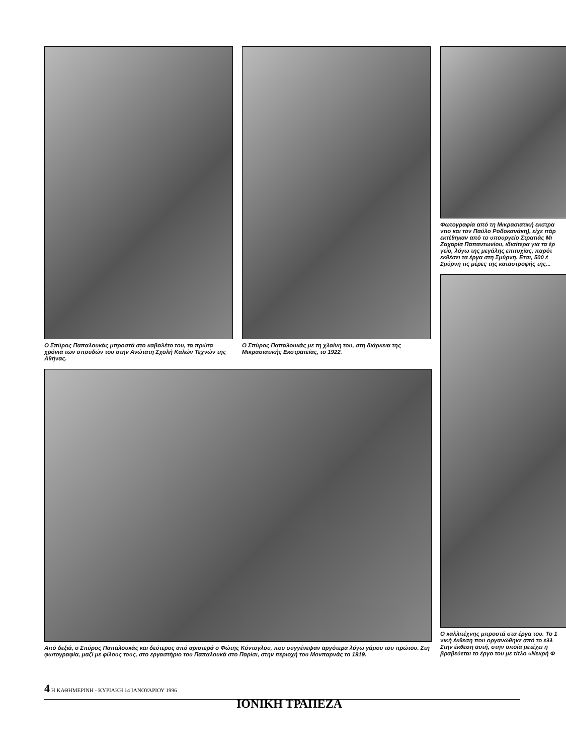Ο Σπύρος Παπαλουκάς μπροστά στο καβαλέτο του, τα πρώτα χρόνια των σπουδών του στην Ανώτατη Σχολή Καλών Τεχνών της Αθήνας.
Ο Σπύρος Παπαλουκάς με τη χλαίνη του, στη διάρκεια της Μικρασιατικής Εκστρατείας, το 1922.
Από δεξιά, ο Σπύρος Παπαλουκάς και δεύτερος από αριστερά ο Φώτης Κόντογλου, που συγγένεψαν αργότερα λόγω γάμου του πρώτου. Στη φωτογραφία, μαζί με φίλους τους, στο εργαστήριο του Παπαλουκά στο Παρίσι, στην περιοχή του Μονπαρνάς το 1919.
Φωτογραφία από τη Μικρασιατική εκστρα
ντιο και τον Παύλο Ροδοκανάκη), είχε πάρ
εκτέθηκαν από το υπουργείο Στρατιάς Μι
Ζαχαρία Παπαντωνίου, ιδιαίτερα για τα έρ
γείο, λόγω της μεγάλης επιτυχίας, παρότ
εκθέσει τα έργα στη Σμύρνη. Ετσι, 500 έ
Σμύρνη τις μέρες της καταστροφής της...
Ο καλλιτέχνης μπροστά στα έργα του. Το 1
νική έκθεση που οργανώθηκε από το ελλ
Στην έκθεση αυτή, στην οποία μετέχει η
βραβεύεται το έργο του με τίτλο «Νεκρή Φ
4 Η ΚΑΘΗΜΕΡΙΝΗ - ΚΥΡΙΑΚΗ 14 ΙΑΝΟΥΑΡΙΟΥ 1996
ΙΟΝΙΚΗ ΤΡΑΠΕΖΑ